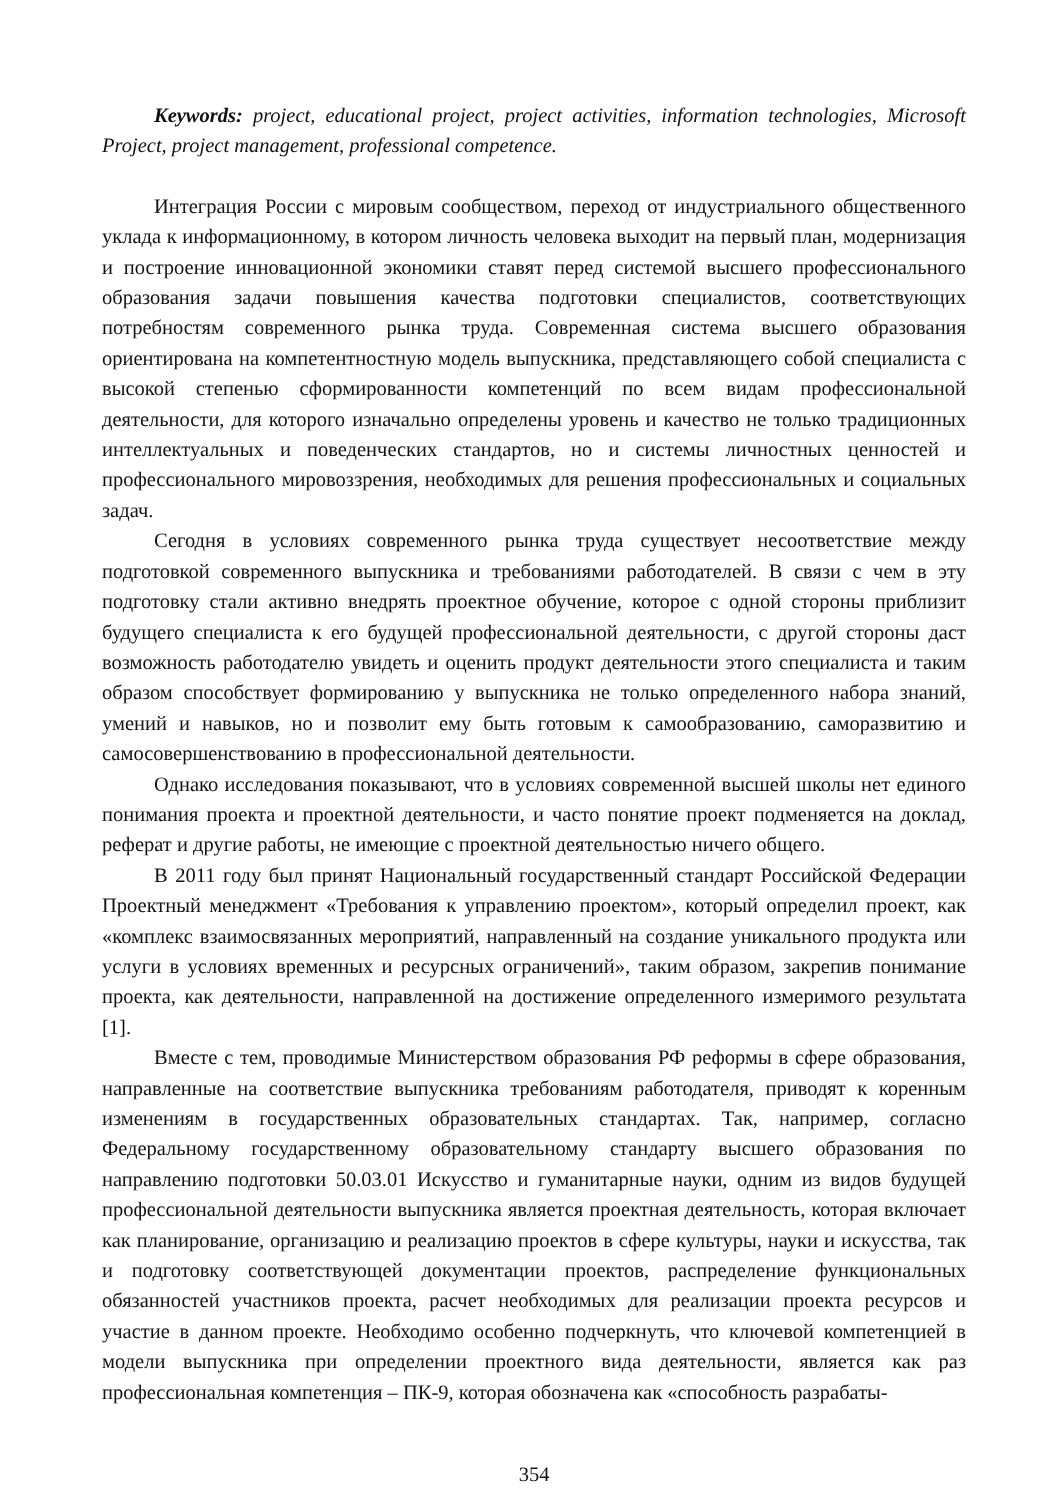Keywords: project, educational project, project activities, information technologies, Microsoft Project, project management, professional competence.
Интеграция России с мировым сообществом, переход от индустриального общественного уклада к информационному, в котором личность человека выходит на первый план, модернизация и построение инновационной экономики ставят перед системой высшего профессионального образования задачи повышения качества подготовки специалистов, соответствующих потребностям современного рынка труда. Современная система высшего образования ориентирована на компетентностную модель выпускника, представляющего собой специалиста с высокой степенью сформированности компетенций по всем видам профессиональной деятельности, для которого изначально определены уровень и качество не только традиционных интеллектуальных и поведенческих стандартов, но и системы личностных ценностей и профессионального мировоззрения, необходимых для решения профессиональных и социальных задач.
Сегодня в условиях современного рынка труда существует несоответствие между подготовкой современного выпускника и требованиями работодателей. В связи с чем в эту подготовку стали активно внедрять проектное обучение, которое с одной стороны приблизит будущего специалиста к его будущей профессиональной деятельности, с другой стороны даст возможность работодателю увидеть и оценить продукт деятельности этого специалиста и таким образом способствует формированию у выпускника не только определенного набора знаний, умений и навыков, но и позволит ему быть готовым к самообразованию, саморазвитию и самосовершенствованию в профессиональной деятельности.
Однако исследования показывают, что в условиях современной высшей школы нет единого понимания проекта и проектной деятельности, и часто понятие проект подменяется на доклад, реферат и другие работы, не имеющие с проектной деятельностью ничего общего.
В 2011 году был принят Национальный государственный стандарт Российской Федерации Проектный менеджмент «Требования к управлению проектом», который определил проект, как «комплекс взаимосвязанных мероприятий, направленный на создание уникального продукта или услуги в условиях временных и ресурсных ограничений», таким образом, закрепив понимание проекта, как деятельности, направленной на достижение определенного измеримого результата [1].
Вместе с тем, проводимые Министерством образования РФ реформы в сфере образования, направленные на соответствие выпускника требованиям работодателя, приводят к коренным изменениям в государственных образовательных стандартах. Так, например, согласно Федеральному государственному образовательному стандарту высшего образования по направлению подготовки 50.03.01 Искусство и гуманитарные науки, одним из видов будущей профессиональной деятельности выпускника является проектная деятельность, которая включает как планирование, организацию и реализацию проектов в сфере культуры, науки и искусства, так и подготовку соответствующей документации проектов, распределение функциональных обязанностей участников проекта, расчет необходимых для реализации проекта ресурсов и участие в данном проекте. Необходимо особенно подчеркнуть, что ключевой компетенцией в модели выпускника при определении проектного вида деятельности, является как раз профессиональная компетенция – ПК-9, которая обозначена как «способность разрабаты-
354